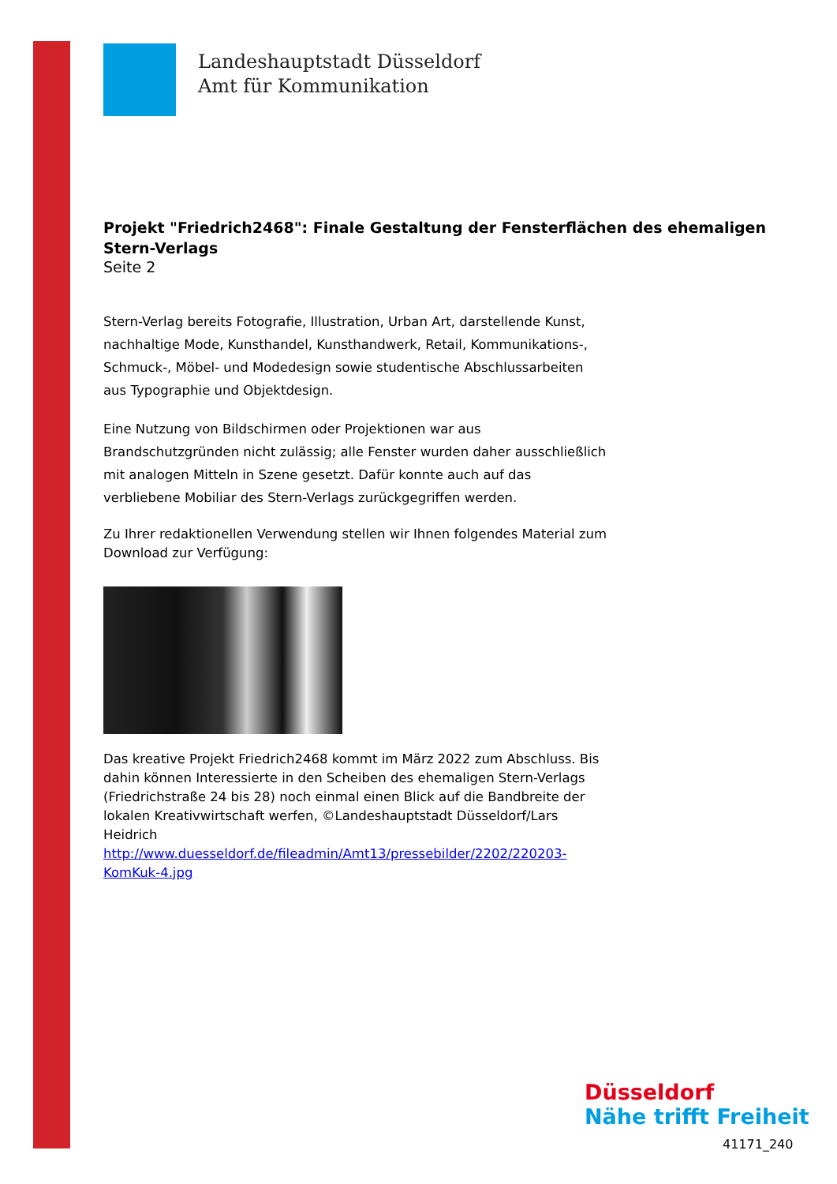Landeshauptstadt Düsseldorf
Amt für Kommunikation
Projekt "Friedrich2468": Finale Gestaltung der Fensterflächen des ehemaligen Stern-Verlags
Seite 2
Stern-Verlag bereits Fotografie, Illustration, Urban Art, darstellende Kunst, nachhaltige Mode, Kunsthandel, Kunsthandwerk, Retail, Kommunikations-, Schmuck-, Möbel- und Modedesign sowie studentische Abschlussarbeiten aus Typographie und Objektdesign.
Eine Nutzung von Bildschirmen oder Projektionen war aus Brandschutzgründen nicht zulässig; alle Fenster wurden daher ausschließlich mit analogen Mitteln in Szene gesetzt. Dafür konnte auch auf das verbliebene Mobiliar des Stern-Verlags zurückgegriffen werden.
Zu Ihrer redaktionellen Verwendung stellen wir Ihnen folgendes Material zum Download zur Verfügung:
Das kreative Projekt Friedrich2468 kommt im März 2022 zum Abschluss. Bis dahin können Interessierte in den Scheiben des ehemaligen Stern-Verlags (Friedrichstraße 24 bis 28) noch einmal einen Blick auf die Bandbreite der lokalen Kreativwirtschaft werfen, ©Landeshauptstadt Düsseldorf/Lars Heidrich
http://www.duesseldorf.de/fileadmin/Amt13/pressebilder/2202/220203-KomKuk-4.jpg
Düsseldorf
Nähe trifft Freiheit
41171_240